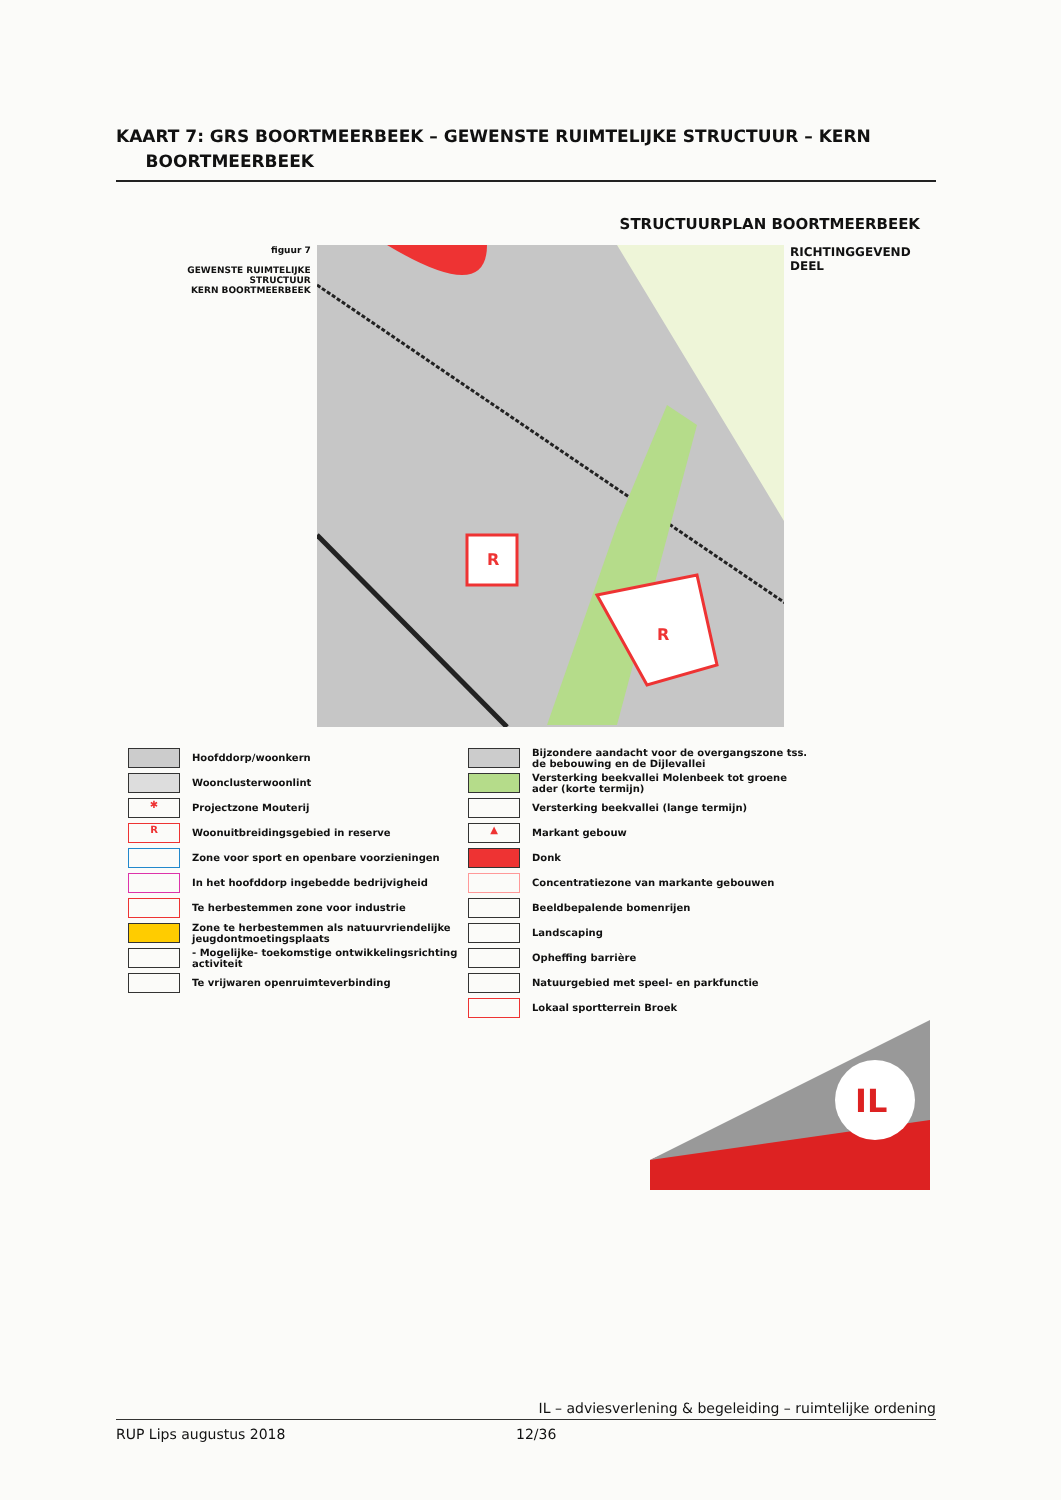KAART 7: GRS BOORTMEERBEEK – GEWENSTE RUIMTELIJKE STRUCTUUR – KERN
BOORTMEERBEEK
STRUCTUURPLAN BOORTMEERBEEK
figuur 7
GEWENSTE RUIMTELIJKE STRUCTUUR
KERN BOORTMEERBEEK
R
R
RICHTINGGEVEND DEEL
Hoofddorp/woonkern
Woonclusterwoonlint
✱ Projectzone Mouterij
R Woonuitbreidingsgebied in reserve
Zone voor sport en openbare voorzieningen
In het hoofddorp ingebedde bedrijvigheid
Te herbestemmen zone voor industrie
Zone te herbestemmen als natuurvriendelijke jeugdontmoetingsplaats
- Mogelijke- toekomstige ontwikkelingsrichting activiteit
Te vrijwaren openruimteverbinding
Bijzondere aandacht voor de overgangszone tss. de bebouwing en de Dijlevallei
Versterking beekvallei Molenbeek tot groene ader (korte termijn)
Versterking beekvallei (lange termijn)
▲ Markant gebouw
Donk
Concentratiezone van markante gebouwen
Beeldbepalende bomenrijen
Landscaping
Opheffing barrière
Natuurgebied met speel- en parkfunctie
Lokaal sportterrein Broek
IL
IL – adviesverlening & begeleiding – ruimtelijke ordening
RUP Lips augustus 2018 12/36